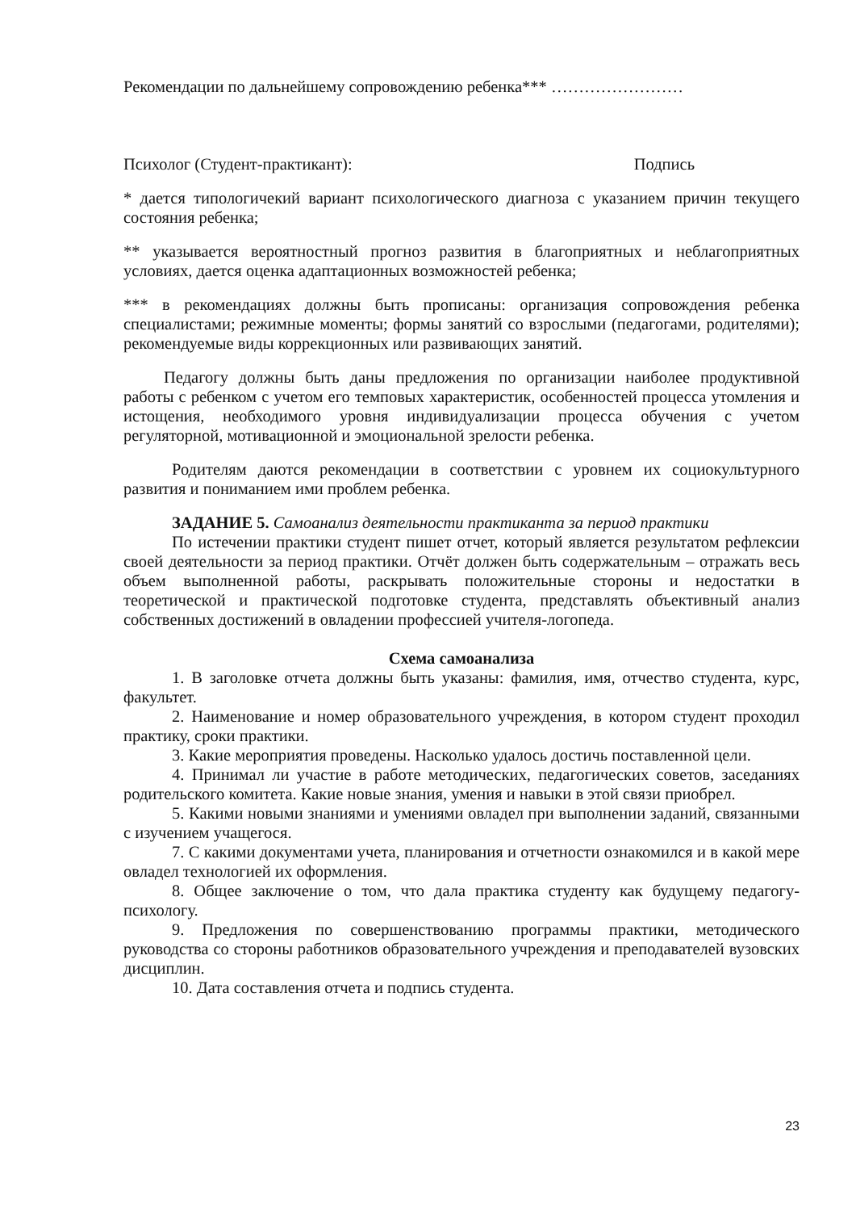Рекомендации по дальнейшему сопровождению ребенка*** ……………………
Психолог (Студент-практикант): Подпись
* дается типологичекий вариант психологического диагноза с указанием причин текущего состояния ребенка;
** указывается вероятностный прогноз развития в благоприятных и неблагоприятных условиях, дается оценка адаптационных возможностей ребенка;
*** в рекомендациях должны быть прописаны: организация сопровождения ребенка специалистами; режимные моменты; формы занятий со взрослыми (педагогами, родителями); рекомендуемые виды коррекционных или развивающих занятий.
Педагогу должны быть даны предложения по организации наиболее продуктивной работы с ребенком с учетом его темповых характеристик, особенностей процесса утомления и истощения, необходимого уровня индивидуализации процесса обучения с учетом регуляторной, мотивационной и эмоциональной зрелости ребенка.
Родителям даются рекомендации в соответствии с уровнем их социокультурного развития и пониманием ими проблем ребенка.
ЗАДАНИЕ 5. Самоанализ деятельности практиканта за период практики
По истечении практики студент пишет отчет, который является результатом рефлексии своей деятельности за период практики. Отчёт должен быть содержательным – отражать весь объем выполненной работы, раскрывать положительные стороны и недостатки в теоретической и практической подготовке студента, представлять объективный анализ собственных достижений в овладении профессией учителя-логопеда.
Схема самоанализа
1. В заголовке отчета должны быть указаны: фамилия, имя, отчество студента, курс, факультет.
2. Наименование и номер образовательного учреждения, в котором студент проходил практику, сроки практики.
3. Какие мероприятия проведены. Насколько удалось достичь поставленной цели.
4. Принимал ли участие в работе методических, педагогических советов, заседаниях родительского комитета. Какие новые знания, умения и навыки в этой связи приобрел.
5. Какими новыми знаниями и умениями овладел при выполнении заданий, связанными с изучением учащегося.
7. С какими документами учета, планирования и отчетности ознакомился и в какой мере овладел технологией их оформления.
8. Общее заключение о том, что дала практика студенту как будущему педагогу-психологу.
9. Предложения по совершенствованию программы практики, методического руководства со стороны работников образовательного учреждения и преподавателей вузовских дисциплин.
10. Дата составления отчета и подпись студента.
23